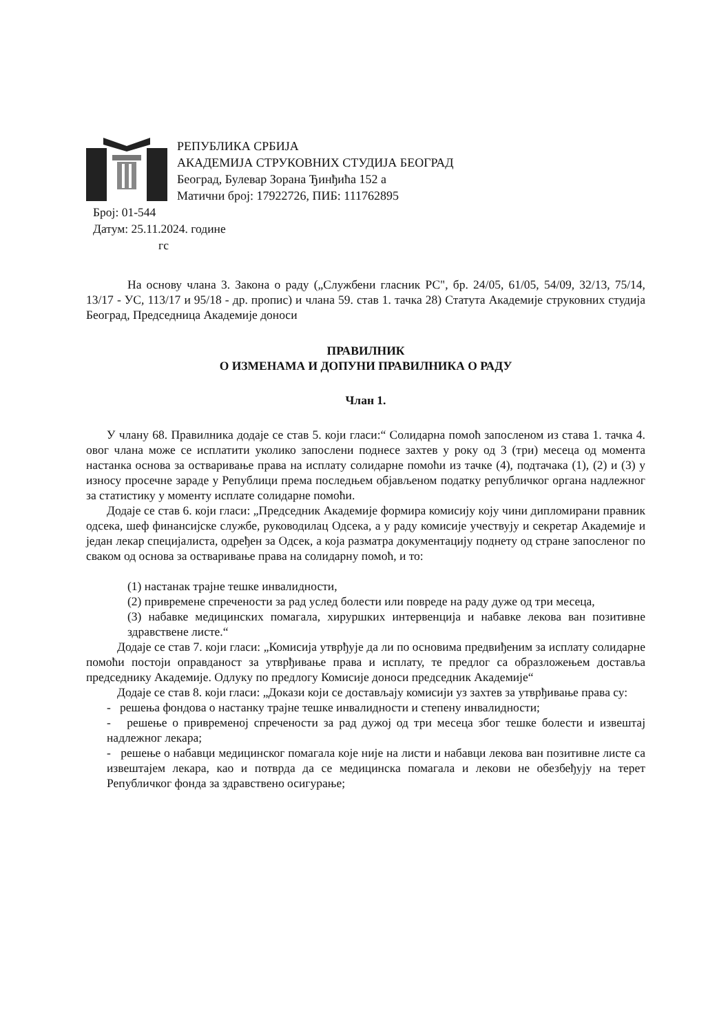РЕПУБЛИКА СРБИЈА
АКАДЕМИЈА СТРУКОВНИХ СТУДИЈА БЕОГРАД
Београд, Булевар Зорана Ђинђића 152 а
Матични број: 17922726, ПИБ: 111762895
Број: 01-544
Датум: 25.11.2024. године
гс
На основу члана 3. Закона о раду („Службени гласник РС", бр. 24/05, 61/05, 54/09, 32/13, 75/14, 13/17 - УС, 113/17 и 95/18 - др. пропис) и члана 59. став 1. тачка 28) Статута Академије струковних студија Београд, Председница Академије доноси
ПРАВИЛНИК
О ИЗМЕНАМА И ДОПУНИ ПРАВИЛНИКА О РАДУ
Члан 1.
У члану 68. Правилника додаје се став 5. који гласи:“ Солидарна помоћ запосленом из става 1. тачка 4. овог члана може се исплатити уколико запослени поднесе захтев у року од 3 (три) месеца од момента настанка основа за остваривање права на исплату солидарне помоћи из тачке (4), подтачака (1), (2) и (3) у износу просечне зараде у Републици према последњем објављеном податку републичког органа надлежног за статистику у моменту исплате солидарне помоћи.
Додаје се став 6. који гласи: „Председник Академије формира комисију коју чини дипломирани правник одсека, шеф финансијске службе, руководилац Одсека, а у раду комисије учествују и секретар Академије и један лекар специјалиста, одређен за Одсек, а која разматра документацију поднету од стране запосленог по сваком од основа за остваривање права на солидарну помоћ, и то:
(1) настанак трајне тешке инвалидности,
(2) привремене спречености за рад услед болести или повреде на раду дуже од три месеца,
(3) набавке медицинских помагала, хируршких интервенција и набавке лекова ван позитивне здравствене листе.“
Додаје се став 7. који гласи: „Комисија утврђује да ли по основима предвиђеним за исплату солидарне помоћи постоји оправданост за утврђивање права и исплату, те предлог са образложењем доставља председнику Академије. Одлуку по предлогу Комисије доноси председник Академије“
Додаје се став 8. који гласи: „Докази који се достављају комисији уз захтев за утврђивање права су:
- решења фондова о настанку трајне тешке инвалидности и степену инвалидности;
- решење о привременој спречености за рад дужој од три месеца због тешке болести и извештај надлежног лекара;
- решење о набавци медицинског помагала које није на листи и набавци лекова ван позитивне листе са извештајем лекара, као и потврда да се медицинска помагала и лекови не обезбеђују на терет Републичког фонда за здравствено осигурање;